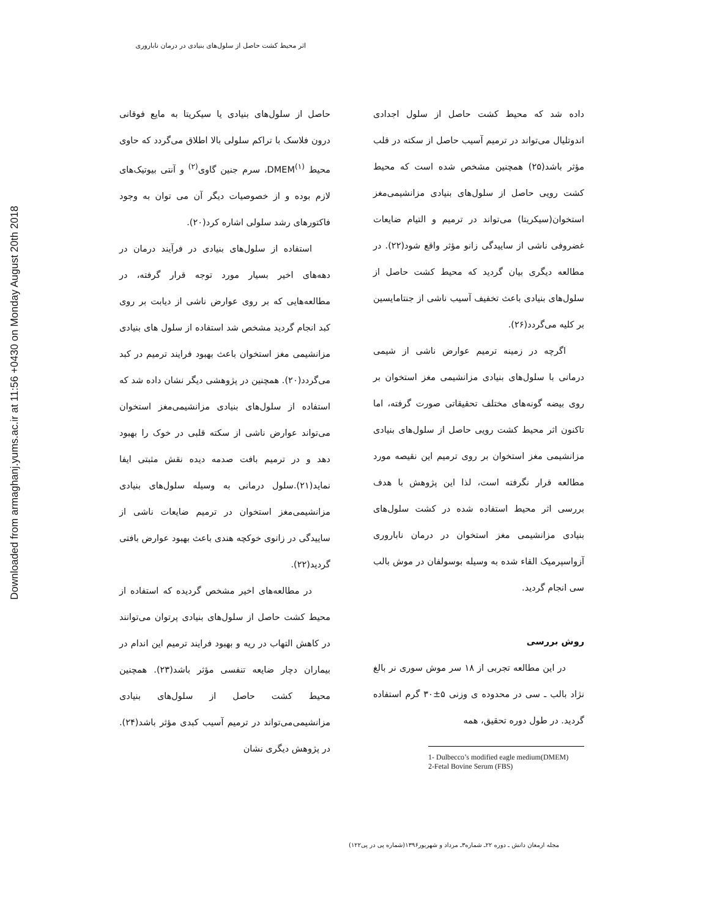اثر محیط کشت حاصل از سلول‌های بنیادی در درمان ناباروری
Downloaded from armaghanj.yums.ac.ir at 11:56 +0430 on Monday August 20th 2018
حاصل از سلول‌های بنیادی یا سیکریتا به مایع فوقانی درون فلاسک با تراکم سلولی بالا اطلاق می‌گردد که حاوی محیط DMEM<sup>(۱)</sup>، سرم جنین گاوی<sup>(۲)</sup> و آنتی بیوتیک‌های لازم بوده و از خصوصیات دیگر آن می توان به وجود فاکتورهای رشد سلولی اشاره کرد(۲۰).
استفاده از سلول‌های بنیادی در فرآیند درمان در دهه‌های اخیر بسیار مورد توجه قرار گرفته، در مطالعه‌هایی که بر روی عوارض ناشی از دیابت بر روی کبد انجام گردید مشخص شد استفاده از سلول های بنیادی مزانشیمی مغز استخوان باعث بهبود فرایند ترمیم در کبد می‌گردد(۲۰). همچنین در پژوهشی دیگر نشان داده شد که استفاده از سلول‌های بنیادی مزانشیمی‌مغز استخوان می‌تواند عوارض ناشی از سکته قلبی در خوک را بهبود دهد و در ترمیم بافت صدمه دیده نقش مثبتی ایفا نماید(۲۱).سلول درمانی به وسیله سلول‌های بنیادی مزانشیمی‌مغز استخوان در ترمیم ضایعات ناشی از ساییدگی در زانوی خوکچه هندی باعث بهبود عوارض بافتی گردید(۲۲).
در مطالعه‌های اخیر مشخص گردیده که استفاده از محیط کشت حاصل از سلول‌های بنیادی پرتوان می‌توانند در کاهش التهاب در ریه و بهبود فرایند ترمیم این اندام در بیماران دچار ضایعه تنفسی مؤثر باشد(۲۳). همچنین محیط کشت حاصل از سلول‌های بنیادی مزانشیمی‌می‌تواند در ترمیم آسیب کبدی مؤثر باشد(۲۴). در پژوهش دیگری نشان
داده شد که محیط کشت حاصل از سلول اجدادی اندوتلیال می‌تواند در ترمیم آسیب حاصل از سکته در قلب مؤثر باشد(۲۵) همچنین مشخص شده است که محیط کشت رویی حاصل از سلول‌های بنیادی مزانشیمی‌مغز استخوان(سیکریتا) می‌تواند در ترمیم و التیام ضایعات غضروفی ناشی از ساییدگی زانو مؤثر واقع شود(۲۲). در مطالعه دیگری بیان گردید که محیط کشت حاصل از سلول‌های بنیادی باعث تخفیف آسیب ناشی از جنتامایسین بر کلیه می‌گردد(۲۶).
اگرچه در زمینه ترمیم عوارض ناشی از شیمی درمانی با سلول‌های بنیادی مزانشیمی مغز استخوان بر روی بیضه گونه‌های مختلف تحقیقاتی صورت گرفته، اما تاکنون اثر محیط کشت رویی حاصل از سلول‌های بنیادی مزانشیمی مغز استخوان بر روی ترمیم این نقیصه مورد مطالعه قرار نگرفته است، لذا این پژوهش با هدف بررسی اثر محیط استفاده شده در کشت سلول‌های بنیادی مزانشیمی مغز استخوان در درمان ناباروری آزواسپرمیک القاء شده به وسیله بوسولفان در موش بالب‌ سی انجام گردید.
روش بررسی
در این مطالعه تجربی از ۱۸ سر موش سوری نر بالغ نژاد بالب ـ سی در محدوده ی وزنی ۵±۳۰ گرم استفاده گردید. در طول دوره تحقیق، همه
1- Dulbecco’s modified eagle medium(DMEM)
2-Fetal Bovine Serum (FBS)
مجله ارمغان دانش ـ دوره ۲۲ـ شماره۳ـ مرداد و شهریور۱۳۹۶(شماره پی در پی۱۲۲)